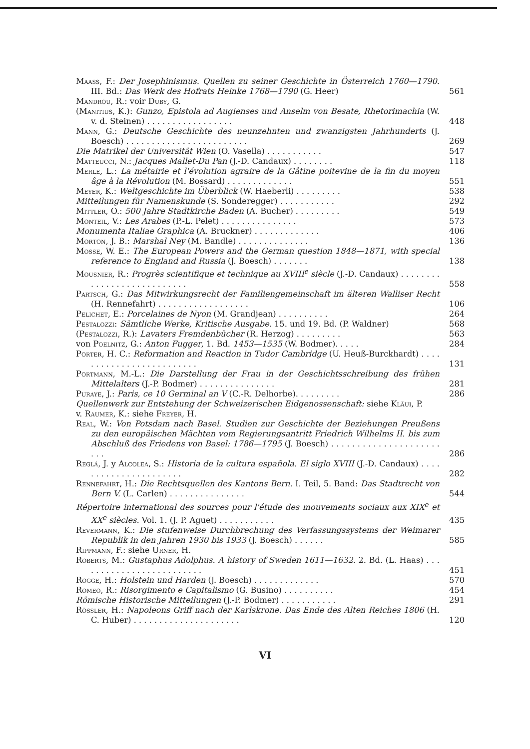Maass, F.: Der Josephinismus. Quellen zu seiner Geschichte in Österreich 1760—1790. III. Bd.: Das Werk des Hofrats Heinke 1768—1790 (G. Heer)
561
Mandrou, R.: voir Duby, G.
(Manitius, K.): Gunzo, Epistola ad Augienses und Anselm von Besate, Rhetorimachia (W. v. d. Steinen) . . . . . . . . . . . . . . . . .
448
Mann, G.: Deutsche Geschichte des neunzehnten und zwanzigsten Jahrhunderts (J. Boesch) . . . . . . . . . . . . . . . . . . . . . . . .
269
Die Matrikel der Universität Wien (O. Vasella) . . . . . . . . . . .
547
Matteucci, N.: Jacques Mallet-Du Pan (J.-D. Candaux) . . . . . . . .
118
Merle, L.: La métairie et l'évolution agraire de la Gâtine poitevine de la fin du moyen âge à la Révolution (M. Bossard) . . . . . . . . . . . . .
551
Meyer, K.: Weltgeschichte im Überblick (W. Haeberli) . . . . . . . . .
538
Mitteilungen für Namenskunde (S. Sonderegger) . . . . . . . . . . .
292
Mittler, O.: 500 Jahre Stadtkirche Baden (A. Bucher) . . . . . . . . .
549
Monteil, V.: Les Arabes (P.-L. Pelet) . . . . . . . . . . . . . . .
573
Monumenta Italiae Graphica (A. Bruckner) . . . . . . . . . . . . .
406
Morton, J. B.: Marshal Ney (M. Bandle) . . . . . . . . . . . . . .
136
Mosse, W. E.: The European Powers and the German question 1848—1871, with special reference to England and Russia (J. Boesch) . . . . . . .
138
Mousnier, R.: Progrès scientifique et technique au XVIII<sup>e</sup> siècle (J.-D. Candaux) . . . . . . . . . . . . . . . . . . . . . . . . . . .
558
Partsch, G.: Das Mitwirkungsrecht der Familiengemeinschaft im älteren Walliser Recht (H. Rennefahrt) . . . . . . . . . . . . . . . . . .
106
Pelichet, E.: Porcelaines de Nyon (M. Grandjean) . . . . . . . . . .
264
Pestalozzi: Sämtliche Werke, Kritische Ausgabe. 15. und 19. Bd. (P. Waldner)
568
(Pestalozzi, R.): Lavaters Fremdenbücher (R. Herzog) . . . . . . . . .
563
von Poelnitz, G.: Anton Fugger, 1. Bd. 1453—1535 (W. Bodmer). . . . .
284
Porter, H. C.: Reformation and Reaction in Tudor Cambridge (U. Heuß-Burckhardt) . . . . . . . . . . . . . . . . . . . . . . . . .
131
Portmann, M.-L.: Die Darstellung der Frau in der Geschichtsschreibung des frühen Mittelalters (J.-P. Bodmer) . . . . . . . . . . . . . . .
281
Puraye, J.: Paris, ce 10 Germinal an V (C.-R. Delhorbe). . . . . . . . .
286
Quellenwerk zur Entstehung der Schweizerischen Eidgenossenschaft: siehe Kläui, P.
v. Raumer, K.: siehe Freyer, H.
Real, W.: Von Potsdam nach Basel. Studien zur Geschichte der Beziehungen Preußens zu den europäischen Mächten vom Regierungsantritt Friedrich Wilhelms II. bis zum Abschluß des Friedens von Basel: 1786—1795 (J. Boesch) . . . . . . . . . . . . . . . . . . . . . . . .
286
Reglá, J. y Alcolea, S.: Historia de la cultura española. El siglo XVIII (J.-D. Candaux) . . . . . . . . . . . . . . . . . . . . . .
282
Rennefahrt, H.: Die Rechtsquellen des Kantons Bern. I. Teil, 5. Band: Das Stadtrecht von Bern V. (L. Carlen) . . . . . . . . . . . . . . .
544
Répertoire international des sources pour l'étude des mouvements sociaux aux XIX<sup>e</sup> et XX<sup>e</sup> siècles. Vol. 1. (J. P. Aguet) . . . . . . . . . . .
435
Revermann, K.: Die stufenweise Durchbrechung des Verfassungssystems der Weimarer Republik in den Jahren 1930 bis 1933 (J. Boesch) . . . . . .
585
Rippmann, F.: siehe Urner, H.
Roberts, M.: Gustaphus Adolphus. A history of Sweden 1611—1632. 2. Bd. (L. Haas) . . . . . . . . . . . . . . . . . . . . . . . . .
451
Rogge, H.: Holstein und Harden (J. Boesch) . . . . . . . . . . . . .
570
Romeo, R.: Risorgimento e Capitalismo (G. Busino) . . . . . . . . . .
454
Römische Historische Mitteilungen (J.-P. Bodmer) . . . . . . . . . . .
291
Rössler, H.: Napoleons Griff nach der Karlskrone. Das Ende des Alten Reiches 1806 (H. C. Huber) . . . . . . . . . . . . . . . . . . . . .
120
VI